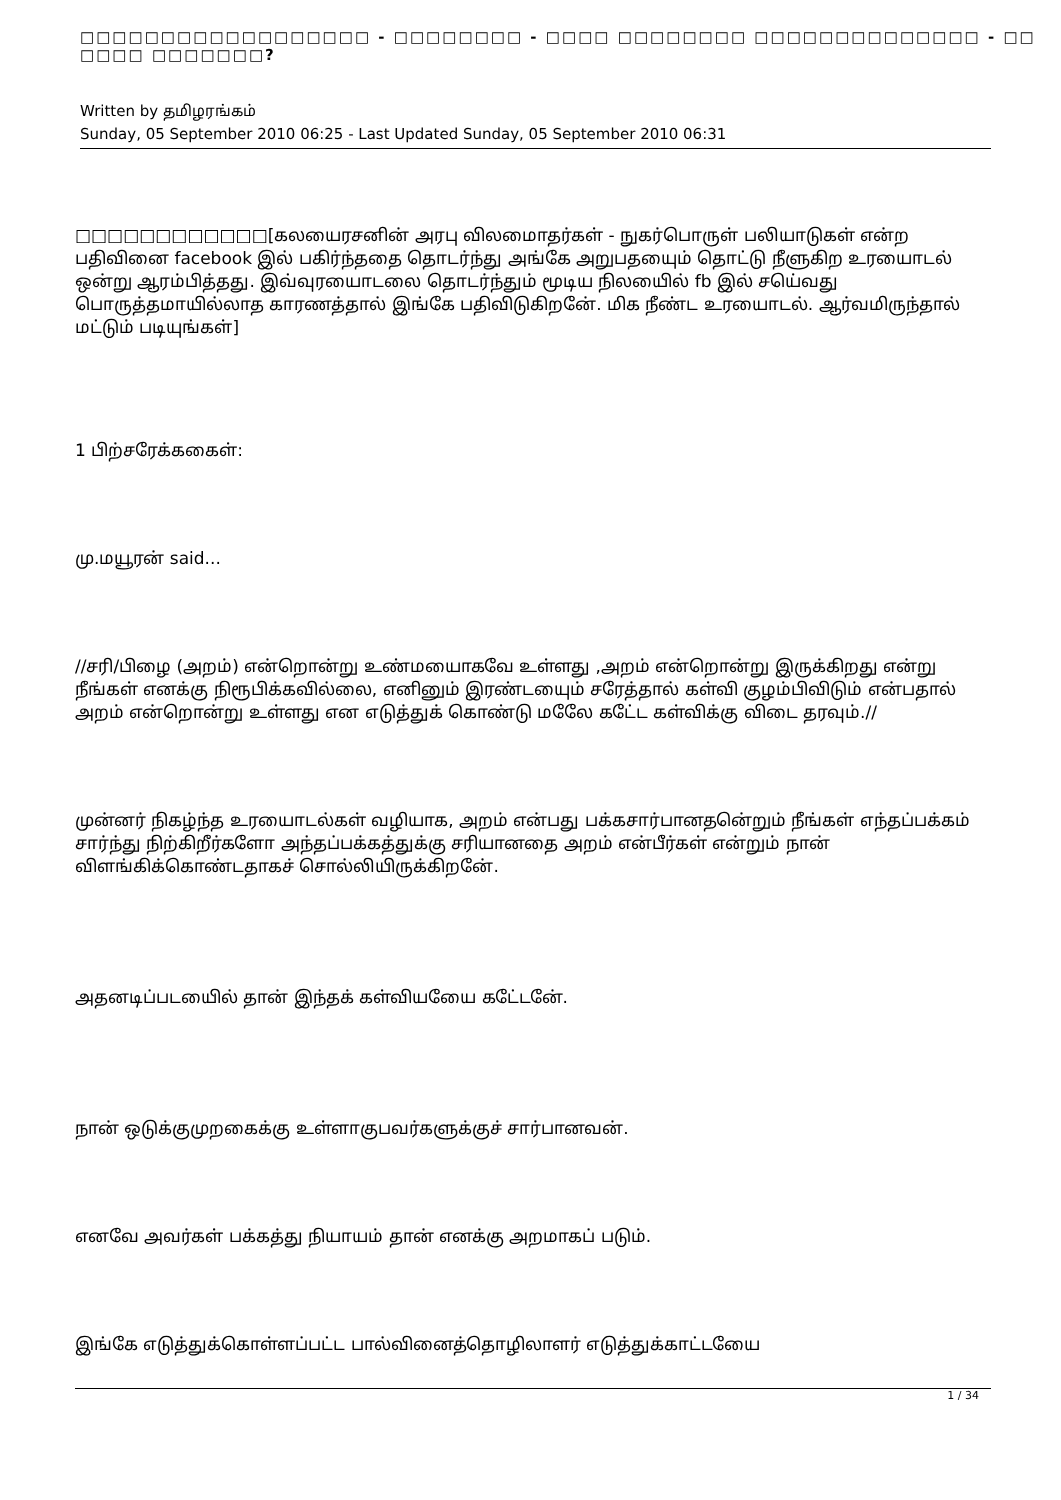□□□□□□□□□□□□□□□□□□ - □□□□□□□□ - □□□□ □□□□□□□□ □□□□□□□□□□□□□□ - □□ □□□□ □□□□□□□?
Written by தமிழரங்கம்
Sunday, 05 September 2010 06:25 - Last Updated Sunday, 05 September 2010 06:31
□□□□□□□□□□□□[கலயைரசனின் அரபு விலமைாதர்கள் - நுகர்பொருள் பலியாடுகள் என்ற பதிவினை facebook இல் பகிர்ந்ததை தொடர்ந்து அங்கே அறுபதயைும் தொட்டு நீளுகிற உரயைாடல் ஒன்று ஆரம்பித்தது. இவ்வுரயைாடலை தொடர்ந்தும் மூடிய நிலயைில் fb இல் சயெ்வது பொருத்தமாயில்லாத காரணத்தால் இங்கே பதிவிடுகிறனே். மிக நீண்ட உரயைாடல். ஆர்வமிருந்தால் மட்டும் படியுங்கள்]
1 பிற்சரேக்ககைள்:
மு.மயூரன் said...
//சரி/பிழை (அறம்) என்றொன்று உண்மயைாகவே உள்ளது ,அறம் என்றொன்று இருக்கிறது என்று நீங்கள் எனக்கு நிரூபிக்கவில்லை, எனினும் இரண்டயைும் சரேத்தால் கள்வி குழம்பிவிடும் என்பதால் அறம் என்றொன்று உள்ளது என எடுத்துக் கொண்டு மலேே கடே்ட கள்விக்கு விடை தரவும்.//
முன்னர் நிகழ்ந்த உரயைாடல்கள் வழியாக, அறம் என்பது பக்கசார்பானதனெ்றும் நீங்கள் எந்தப்பக்கம் சார்ந்து நிற்கிறீர்களோ அந்தப்பக்கத்துக்கு சரியானதை அறம் என்பீர்கள் என்றும் நான் விளங்கிக்கொண்டதாகச் சொல்லியிருக்கிறனே்.
அதனடிப்படயைில் தான் இந்தக் கள்வியயைே கடே்டனே்.
நான் ஒடுக்குமுறகைக்கு உள்ளாகுபவர்களுக்குச் சார்பானவன்.
எனவே அவர்கள் பக்கத்து நியாயம் தான் எனக்கு அறமாகப் படும்.
இங்கே எடுத்துக்கொள்ளப்பட்ட பால்வினைத்தொழிலாளர் எடுத்துக்காட்டயைே
1 / 34